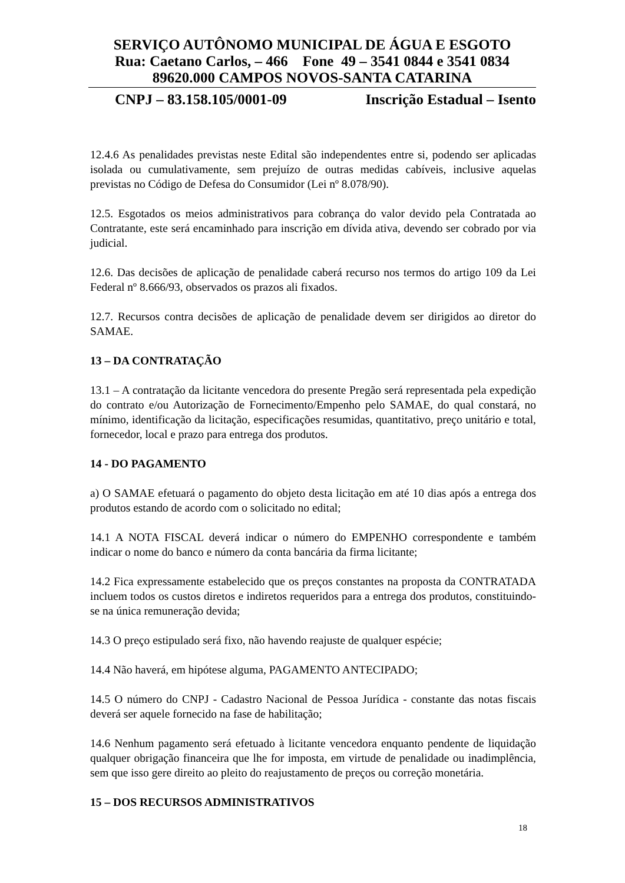SERVIÇO AUTÔNOMO MUNICIPAL DE ÁGUA E ESGOTO
Rua: Caetano Carlos, – 466 Fone 49 – 3541 0844 e 3541 0834
89620.000 CAMPOS NOVOS-SANTA CATARINA
CNPJ – 83.158.105/0001-09 Inscrição Estadual – Isento
12.4.6 As penalidades previstas neste Edital são independentes entre si, podendo ser aplicadas isolada ou cumulativamente, sem prejuízo de outras medidas cabíveis, inclusive aquelas previstas no Código de Defesa do Consumidor (Lei nº 8.078/90).
12.5. Esgotados os meios administrativos para cobrança do valor devido pela Contratada ao Contratante, este será encaminhado para inscrição em dívida ativa, devendo ser cobrado por via judicial.
12.6. Das decisões de aplicação de penalidade caberá recurso nos termos do artigo 109 da Lei Federal nº 8.666/93, observados os prazos ali fixados.
12.7. Recursos contra decisões de aplicação de penalidade devem ser dirigidos ao diretor do SAMAE.
13 – DA CONTRATAÇÃO
13.1 – A contratação da licitante vencedora do presente Pregão será representada pela expedição do contrato e/ou Autorização de Fornecimento/Empenho pelo SAMAE, do qual constará, no mínimo, identificação da licitação, especificações resumidas, quantitativo, preço unitário e total, fornecedor, local e prazo para entrega dos produtos.
14 - DO PAGAMENTO
a) O SAMAE efetuará o pagamento do objeto desta licitação em até 10 dias após a entrega dos produtos estando de acordo com o solicitado no edital;
14.1 A NOTA FISCAL deverá indicar o número do EMPENHO correspondente e também indicar o nome do banco e número da conta bancária da firma licitante;
14.2 Fica expressamente estabelecido que os preços constantes na proposta da CONTRATADA incluem todos os custos diretos e indiretos requeridos para a entrega dos produtos, constituindo-se na única remuneração devida;
14.3 O preço estipulado será fixo, não havendo reajuste de qualquer espécie;
14.4 Não haverá, em hipótese alguma, PAGAMENTO ANTECIPADO;
14.5 O número do CNPJ - Cadastro Nacional de Pessoa Jurídica - constante das notas fiscais deverá ser aquele fornecido na fase de habilitação;
14.6 Nenhum pagamento será efetuado à licitante vencedora enquanto pendente de liquidação qualquer obrigação financeira que lhe for imposta, em virtude de penalidade ou inadimplência, sem que isso gere direito ao pleito do reajustamento de preços ou correção monetária.
15 – DOS RECURSOS ADMINISTRATIVOS
18